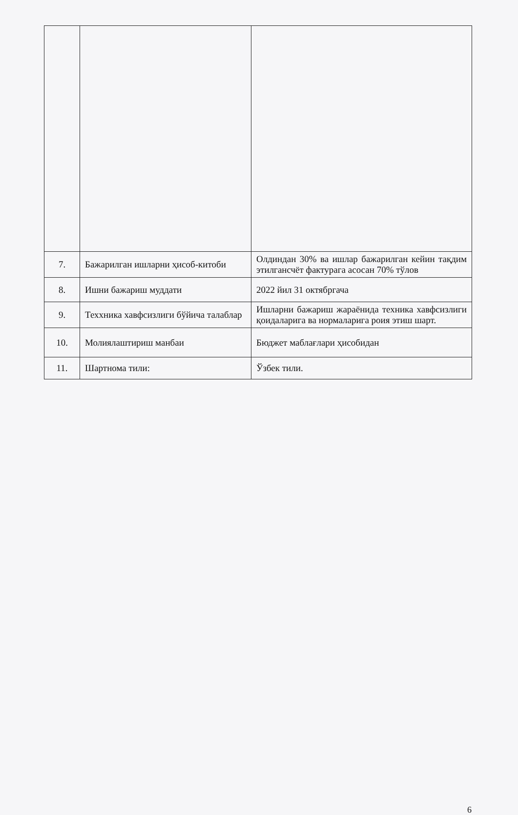| 7. | Бажарилган ишларни ҳисоб-китоби | Олдиндан 30% ва ишлар бажарилган кейин тақдим этилгансчёт фактурага асосан 70% тўлов |
| 8. | Ишни бажариш муддати | 2022 йил 31 октябргача |
| 9. | Теххника хавфсизлиги бўйича талаблар | Ишларни бажариш жараёнида техника хавфсизлиги қоидаларига ва нормаларига роия этиш шарт. |
| 10. | Молиялаштириш манбаи | Бюджет маблағлари ҳисобидан |
| 11. | Шартнома тили: | Ўзбек тили. |
6